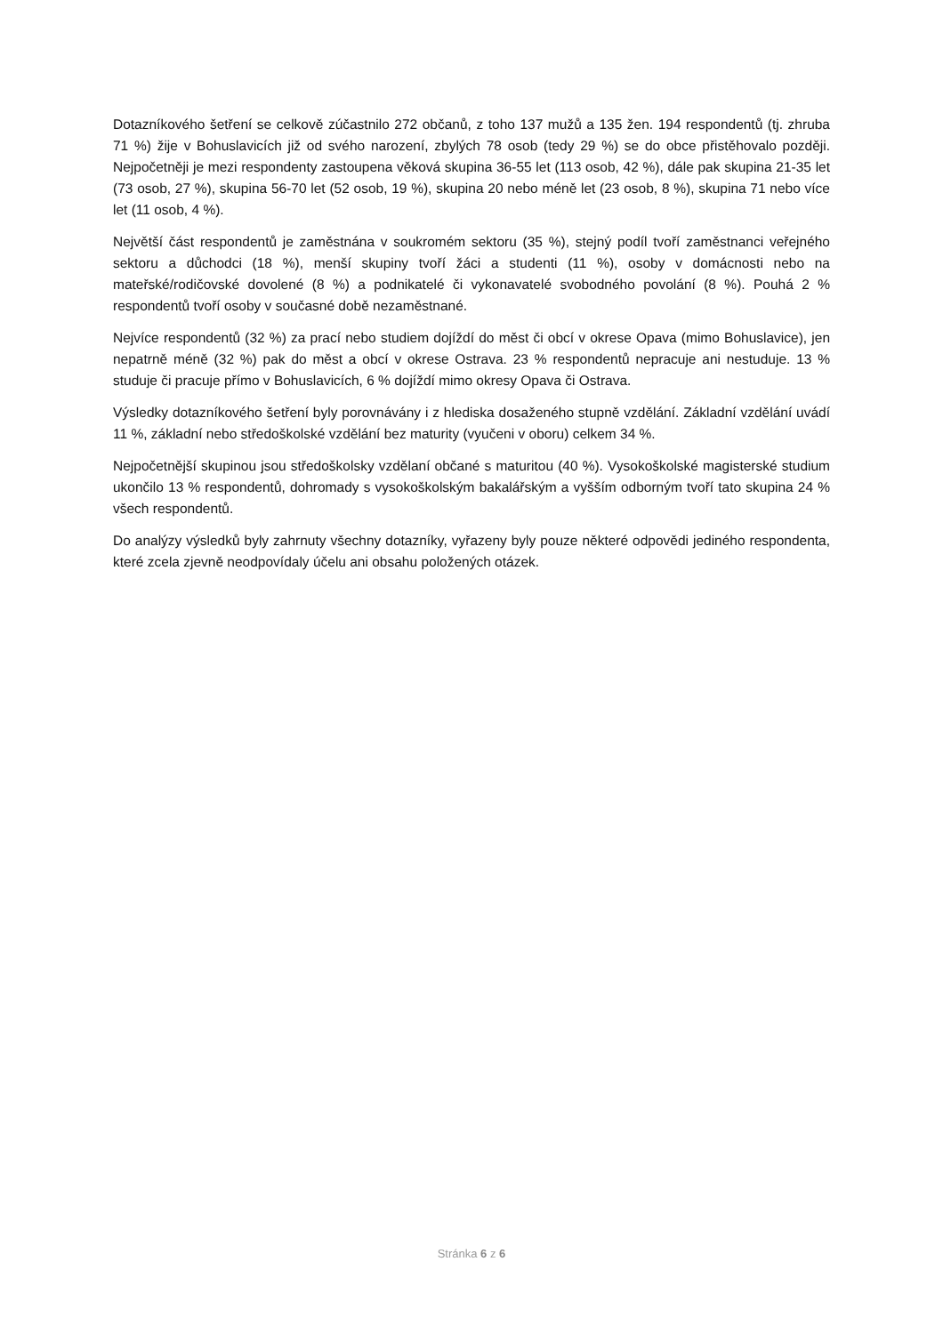Dotazníkového šetření se celkově zúčastnilo 272 občanů, z toho 137 mužů a 135 žen. 194 respondentů (tj. zhruba 71 %) žije v Bohuslavicích již od svého narození, zbylých 78 osob (tedy 29 %) se do obce přistěhovalo později. Nejpočetněji je mezi respondenty zastoupena věková skupina 36-55 let (113 osob, 42 %), dále pak skupina 21-35 let (73 osob, 27 %), skupina 56-70 let (52 osob, 19 %), skupina 20 nebo méně let (23 osob, 8 %), skupina 71 nebo více let (11 osob, 4 %).
Největší část respondentů je zaměstnána v soukromém sektoru (35 %), stejný podíl tvoří zaměstnanci veřejného sektoru a důchodci (18 %), menší skupiny tvoří žáci a studenti (11 %), osoby v domácnosti nebo na mateřské/rodičovské dovolené (8 %) a podnikatelé či vykonavatelé svobodného povolání (8 %). Pouhá 2 % respondentů tvoří osoby v současné době nezaměstnané.
Nejvíce respondentů (32 %) za prací nebo studiem dojíždí do měst či obcí v okrese Opava (mimo Bohuslavice), jen nepatrně méně (32 %) pak do měst a obcí v okrese Ostrava. 23 % respondentů nepracuje ani nestuduje. 13 % studuje či pracuje přímo v Bohuslavicích, 6 % dojíždí mimo okresy Opava či Ostrava.
Výsledky dotazníkového šetření byly porovnávány i z hlediska dosaženého stupně vzdělání. Základní vzdělání uvádí 11 %, základní nebo středoškolské vzdělání bez maturity (vyučeni v oboru) celkem 34 %.
Nejpočetnější skupinou jsou středoškolsky vzdělaní občané s maturitou (40 %). Vysokoškolské magisterské studium ukončilo 13 % respondentů, dohromady s vysokoškolským bakalářským a vyšším odborným tvoří tato skupina 24 % všech respondentů.
Do analýzy výsledků byly zahrnuty všechny dotazníky, vyřazeny byly pouze některé odpovědi jediného respondenta, které zcela zjevně neodpovídaly účelu ani obsahu položených otázek.
Stránka 6 z 6